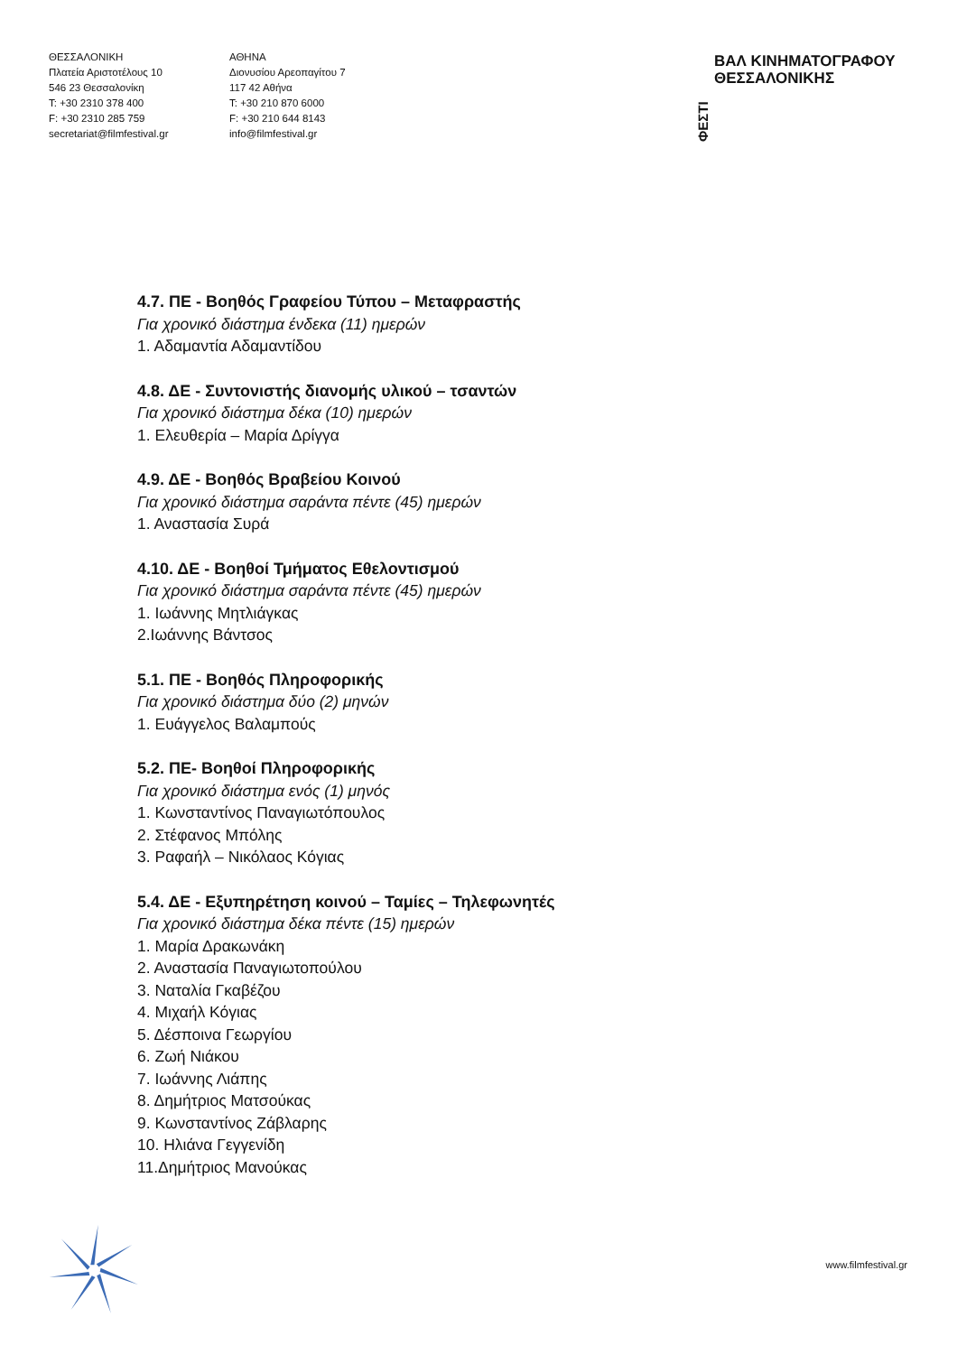ΘΕΣΣΑΛΟΝΙΚΗ
Πλατεία Αριστοτέλους 10
546 23 Θεσσαλονίκη
T: +30 2310 378 400
F: +30 2310 285 759
secretariat@filmfestival.gr
ΑΘΗΝΑ
Διονυσίου Αρεοπαγίτου 7
117 42 Αθήνα
T: +30 210 870 6000
F: +30 210 644 8143
info@filmfestival.gr
ΦΕΣΤΙ
ΒΑΛ ΚΙΝΗΜΑΤΟΓΡΑΦΟΥ
ΘΕΣΣΑΛΟΝΙΚΗΣ
4.7. ΠΕ - Βοηθός Γραφείου Τύπου – Μεταφραστής
Για χρονικό διάστημα ένδεκα (11) ημερών
1. Αδαμαντία Αδαμαντίδου
4.8. ΔΕ - Συντονιστής διανομής υλικού – τσαντών
Για χρονικό διάστημα δέκα (10) ημερών
1. Ελευθερία – Μαρία Δρίγγα
4.9. ΔΕ - Βοηθός Βραβείου Κοινού
Για χρονικό διάστημα σαράντα πέντε (45) ημερών
1. Αναστασία Συρά
4.10. ΔΕ - Βοηθοί Τμήματος Εθελοντισμού
Για χρονικό διάστημα σαράντα πέντε (45) ημερών
1. Ιωάννης Μητλιάγκας
2.Ιωάννης Βάντσος
5.1. ΠΕ - Βοηθός Πληροφορικής
Για χρονικό διάστημα δύο (2) μηνών
1. Ευάγγελος Βαλαμπούς
5.2. ΠΕ- Βοηθοί Πληροφορικής
Για χρονικό διάστημα ενός (1) μηνός
1. Κωνσταντίνος Παναγιωτόπουλος
2. Στέφανος Μπόλης
3. Ραφαήλ – Νικόλαος Κόγιας
5.4. ΔΕ - Εξυπηρέτηση κοινού – Ταμίες – Τηλεφωνητές
Για χρονικό διάστημα δέκα πέντε (15) ημερών
1. Μαρία Δρακωνάκη
2. Αναστασία Παναγιωτοπούλου
3. Ναταλία Γκαβέζου
4. Μιχαήλ Κόγιας
5. Δέσποινα Γεωργίου
6. Ζωή Νιάκου
7. Ιωάννης Λιάπης
8. Δημήτριος Ματσούκας
9. Κωνσταντίνος Ζάβλαρης
10. Ηλιάνα Γεγγενίδη
11.Δημήτριος Μανούκας
www.filmfestival.gr